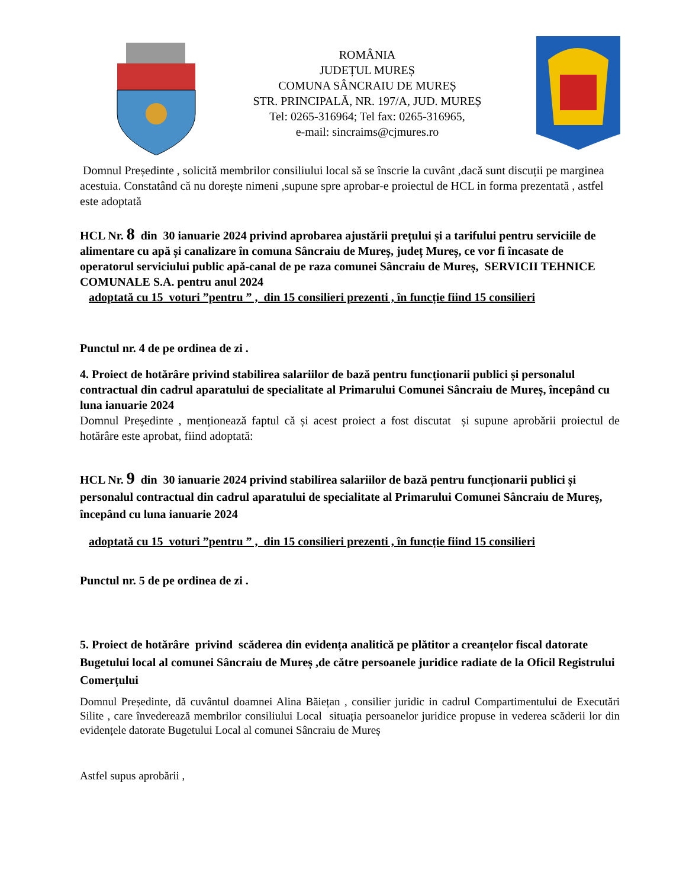ROMÂNIA
JUDEȚUL MUREȘ
COMUNA SÂNCRAIU DE MUREȘ
STR. PRINCIPALĂ, NR. 197/A, JUD. MUREȘ
Tel: 0265-316964; Tel fax: 0265-316965,
e-mail: sincraims@cjmures.ro
Domnul Președinte , solicită membrilor consiliului local să se înscrie la cuvânt ,dacă sunt discuții pe marginea acestuia. Constatând că nu dorește nimeni ,supune spre aprobar-e proiectul de HCL in forma prezentată , astfel este adoptată
HCL Nr. 8 din 30 ianuarie 2024 privind aprobarea ajustării prețului și a tarifului pentru serviciile de alimentare cu apă și canalizare în comuna Sâncraiu de Mureș, județ Mureș, ce vor fi încasate de operatorul serviciului public apă-canal de pe raza comunei Sâncraiu de Mureș, SERVICII TEHNICE COMUNALE S.A. pentru anul 2024
adoptată cu 15 voturi ”pentru ” , din 15 consilieri prezenti , în funcție fiind 15 consilieri
Punctul nr. 4 de pe ordinea de zi .
4. Proiect de hotărâre privind stabilirea salariilor de bază pentru funcționarii publici și personalul contractual din cadrul aparatului de specialitate al Primarului Comunei Sâncraiu de Mureș, începând cu luna ianuarie 2024
Domnul Președinte , menționează faptul că și acest proiect a fost discutat și supune aprobării proiectul de hotărâre este aprobat, fiind adoptată:
HCL Nr. 9 din 30 ianuarie 2024 privind stabilirea salariilor de bază pentru funcționarii publici și personalul contractual din cadrul aparatului de specialitate al Primarului Comunei Sâncraiu de Mureș, începând cu luna ianuarie 2024
adoptată cu 15 voturi ”pentru ” , din 15 consilieri prezenti , în funcție fiind 15 consilieri
Punctul nr. 5 de pe ordinea de zi .
5. Proiect de hotărâre privind scăderea din evidența analitică pe plătitor a creanțelor fiscal datorate Bugetului local al comunei Sâncraiu de Mureș ,de către persoanele juridice radiate de la Oficil Registrului Comerțului
Domnul Președinte, dă cuvântul doamnei Alina Băiețan , consilier juridic in cadrul Compartimentului de Executări Silite , care învederează membrilor consiliului Local situația persoanelor juridice propuse in vederea scăderii lor din evidențele datorate Bugetului Local al comunei Sâncraiu de Mureș
Astfel supus aprobării ,